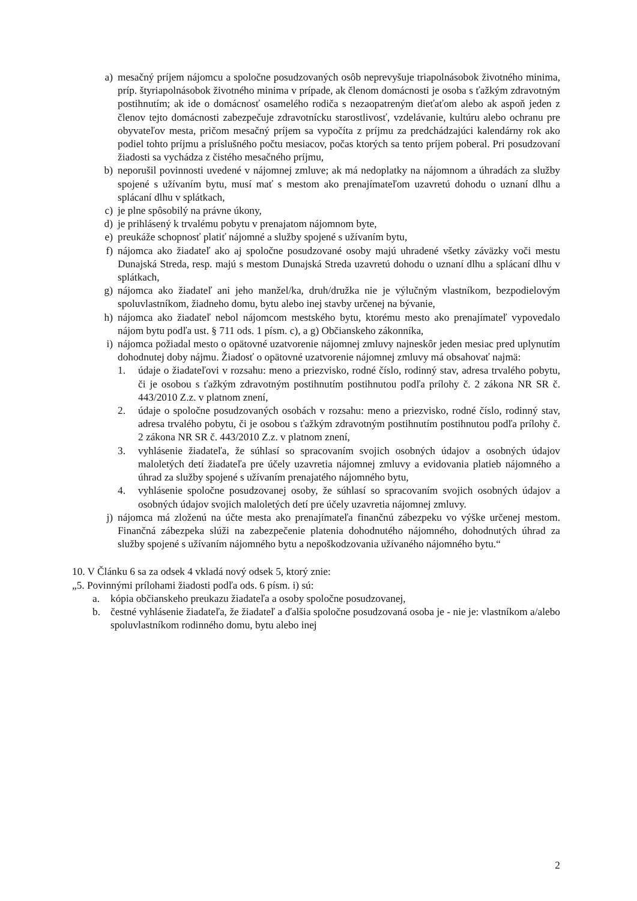a) mesačný príjem nájomcu a spoločne posudzovaných osôb neprevyšuje triapolnásobok životného minima, príp. štyriapolnásobok životného minima v prípade, ak členom domácnosti je osoba s ťažkým zdravotným postihnutím; ak ide o domácnosť osamelého rodiča s nezaopatreným dieťaťom alebo ak aspoň jeden z členov tejto domácnosti zabezpečuje zdravotnícku starostlivosť, vzdelávanie, kultúru alebo ochranu pre obyvateľov mesta, pričom mesačný príjem sa vypočíta z príjmu za predchádzajúci kalendárny rok ako podiel tohto príjmu a príslušného počtu mesiacov, počas ktorých sa tento príjem poberal. Pri posudzovaní žiadosti sa vychádza z čistého mesačného príjmu,
b) neporušil povinnosti uvedené v nájomnej zmluve; ak má nedoplatky na nájomnom a úhradách za služby spojené s užívaním bytu, musí mať s mestom ako prenajímateľom uzavretú dohodu o uznaní dlhu a splácaní dlhu v splátkach,
c) je plne spôsobilý na právne úkony,
d) je prihlásený k trvalému pobytu v prenajatom nájomnom byte,
e) preukáže schopnosť platiť nájomné a služby spojené s užívaním bytu,
f) nájomca ako žiadateľ ako aj spoločne posudzované osoby majú uhradené všetky záväzky voči mestu Dunajská Streda, resp. majú s mestom Dunajská Streda uzavretú dohodu o uznaní dlhu a splácaní dlhu v splátkach,
g) nájomca ako žiadateľ ani jeho manžel/ka, druh/družka nie je výlučným vlastníkom, bezpodielovým spoluvlastníkom, žiadneho domu, bytu alebo inej stavby určenej na bývanie,
h) nájomca ako žiadateľ nebol nájomcom mestského bytu, ktorému mesto ako prenajímateľ vypovedalo nájom bytu podľa ust. § 711 ods. 1 písm. c), a g) Občianskeho zákonníka,
i) nájomca požiadal mesto o opätovné uzatvorenie nájomnej zmluvy najneskôr jeden mesiac pred uplynutím dohodnutej doby nájmu. Žiadosť o opätovné uzatvorenie nájomnej zmluvy má obsahovať najmä:
1. údaje o žiadateľovi v rozsahu: meno a priezvisko, rodné číslo, rodinný stav, adresa trvalého pobytu, či je osobou s ťažkým zdravotným postihnutím postihnutou podľa prílohy č. 2 zákona NR SR č. 443/2010 Z.z. v platnom znení,
2. údaje o spoločne posudzovaných osobách v rozsahu: meno a priezvisko, rodné číslo, rodinný stav, adresa trvalého pobytu, či je osobou s ťažkým zdravotným postihnutím postihnutou podľa prílohy č. 2 zákona NR SR č. 443/2010 Z.z. v platnom znení,
3. vyhlásenie žiadateľa, že súhlasí so spracovaním svojich osobných údajov a osobných údajov maloletých detí žiadateľa pre účely uzavretia nájomnej zmluvy a evidovania platieb nájomného a úhrad za služby spojené s užívaním prenajatého nájomného bytu,
4. vyhlásenie spoločne posudzovanej osoby, že súhlasí so spracovaním svojich osobných údajov a osobných údajov svojich maloletých detí pre účely uzavretia nájomnej zmluvy.
j) nájomca má zloženú na účte mesta ako prenajímateľa finančnú zábezpeku vo výške určenej mestom. Finančná zábezpeka slúži na zabezpečenie platenia dohodnutého nájomného, dohodnutých úhrad za služby spojené s užívaním nájomného bytu a nepoškodzovania užívaného nájomného bytu.“
10. V Článku 6 sa za odsek 4 vkladá nový odsek 5, ktorý znie:
„5. Povinnými prílohami žiadosti podľa ods. 6 písm. i) sú:
a. kópia občianskeho preukazu žiadateľa a osoby spoločne posudzovanej,
b. čestné vyhlásenie žiadateľa, že žiadateľ a ďalšia spoločne posudzovaná osoba je - nie je: vlastníkom a/alebo spoluvlastníkom rodinného domu, bytu alebo inej
2